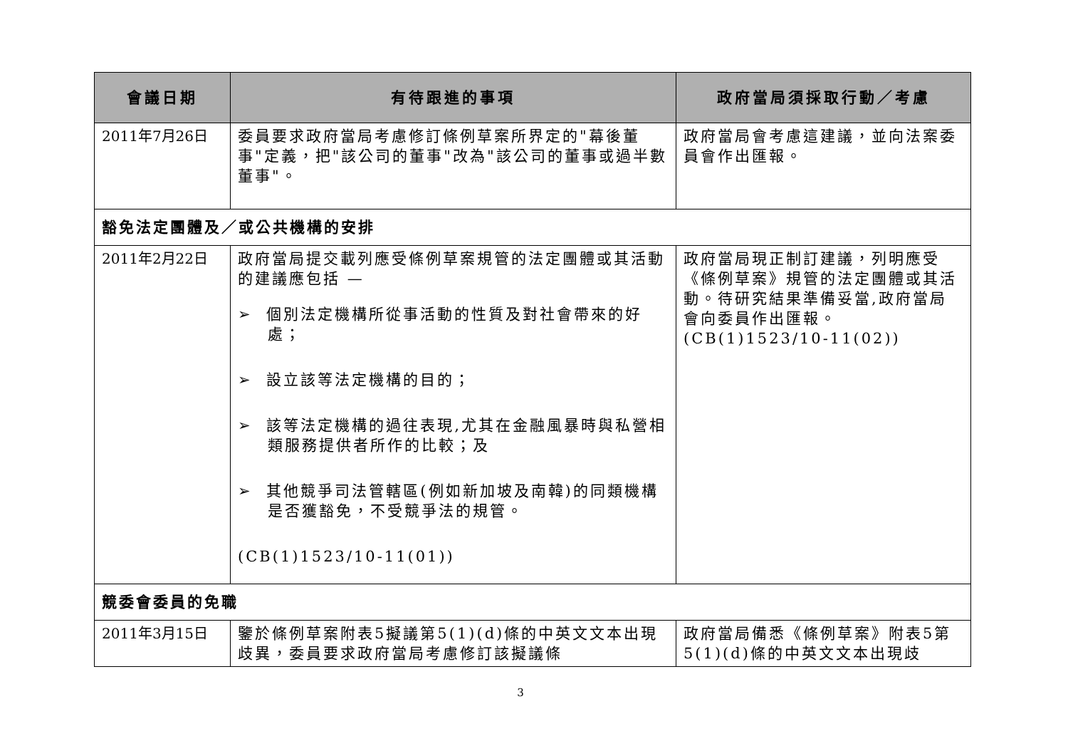| 會議日期 | 有待跟進的事項 | 政府當局須採取行動／考慮 |
| --- | --- | --- |
| 2011年7月26日 | 委員要求政府當局考慮修訂條例草案所界定的"幕後董事"定義，把"該公司的董事"改為"該公司的董事或過半數董事"。 | 政府當局會考慮這建議，並向法案委員會作出匯報。 |
| 豁免法定團體及／或公共機構的安排 | | |
| 2011年2月22日 | 政府當局提交載列應受條例草案規管的法定團體或其活動的建議應包括 — ➢ 個別法定機構所從事活動的性質及對社會帶來的好處； ➢ 設立該等法定機構的目的； ➢ 該等法定機構的過往表現,尤其在金融風暴時與私營相類服務提供者所作的比較；及 ➢ 其他競爭司法管轄區(例如新加坡及南韓)的同類機構是否獲豁免，不受競爭法的規管。 (CB(1)1523/10-11(01)) | 政府當局現正制訂建議，列明應受《條例草案》規管的法定團體或其活動。待研究結果準備妥當,政府當局會向委員作出匯報。(CB(1)1523/10-11(02)) |
| 競委會委員的免職 | | |
| 2011年3月15日 | 鑒於條例草案附表5擬議第5(1)(d)條的中英文文本出現歧異，委員要求政府當局考慮修訂該擬議條 | 政府當局備悉《條例草案》附表5第5(1)(d)條的中英文文本出現歧 |
3